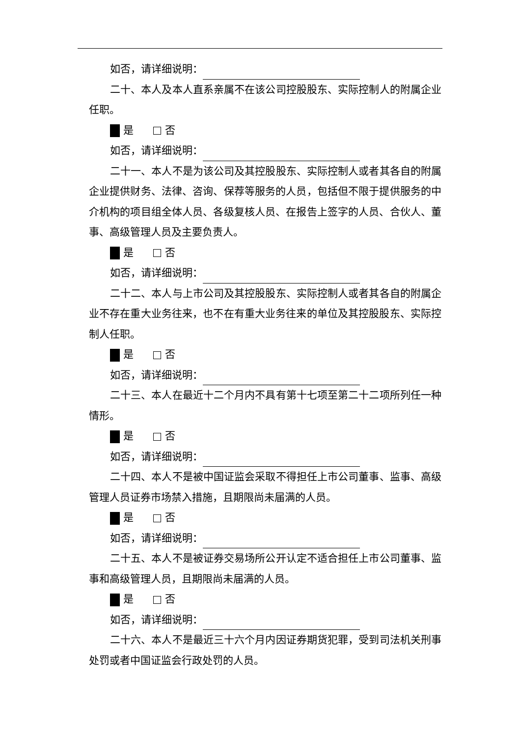如否，请详细说明：
二十、本人及本人直系亲属不在该公司控股股东、实际控制人的附属企业任职。
是 否
如否，请详细说明：
二十一、本人不是为该公司及其控股股东、实际控制人或者其各自的附属企业提供财务、法律、咨询、保荐等服务的人员，包括但不限于提供服务的中介机构的项目组全体人员、各级复核人员、在报告上签字的人员、合伙人、董事、高级管理人员及主要负责人。
是 否
如否，请详细说明：
二十二、本人与上市公司及其控股股东、实际控制人或者其各自的附属企业不存在重大业务往来，也不在有重大业务往来的单位及其控股股东、实际控制人任职。
是 否
如否，请详细说明：
二十三、本人在最近十二个月内不具有第十七项至第二十二项所列任一种情形。
是 否
如否，请详细说明：
二十四、本人不是被中国证监会采取不得担任上市公司董事、监事、高级管理人员证券市场禁入措施，且期限尚未届满的人员。
是 否
如否，请详细说明：
二十五、本人不是被证券交易场所公开认定不适合担任上市公司董事、监事和高级管理人员，且期限尚未届满的人员。
是 否
如否，请详细说明：
二十六、本人不是最近三十六个月内因证券期货犯罪，受到司法机关刑事处罚或者中国证监会行政处罚的人员。